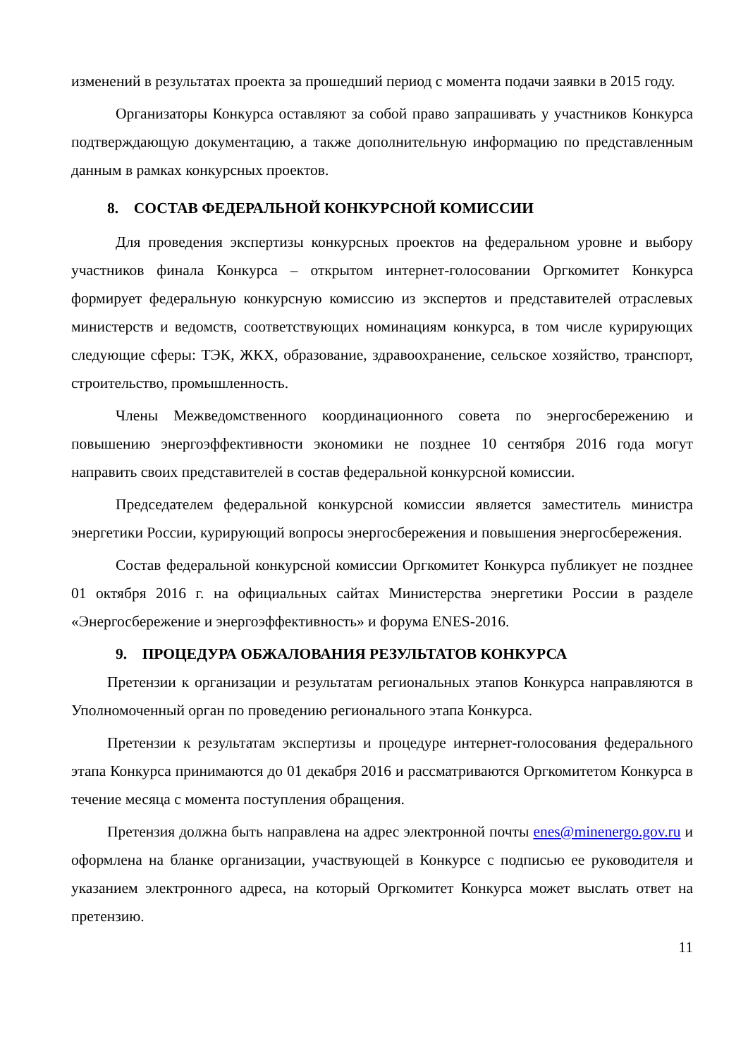изменений в результатах проекта за прошедший период с момента подачи заявки в 2015 году.
Организаторы Конкурса оставляют за собой право запрашивать у участников Конкурса подтверждающую документацию, а также дополнительную информацию по представленным данным в рамках конкурсных проектов.
8. СОСТАВ ФЕДЕРАЛЬНОЙ КОНКУРСНОЙ КОМИССИИ
Для проведения экспертизы конкурсных проектов на федеральном уровне и выбору участников финала Конкурса – открытом интернет-голосовании Оргкомитет Конкурса формирует федеральную конкурсную комиссию из экспертов и представителей отраслевых министерств и ведомств, соответствующих номинациям конкурса, в том числе курирующих следующие сферы: ТЭК, ЖКХ, образование, здравоохранение, сельское хозяйство, транспорт, строительство, промышленность.
Члены Межведомственного координационного совета по энергосбережению и повышению энергоэффективности экономики не позднее 10 сентября 2016 года могут направить своих представителей в состав федеральной конкурсной комиссии.
Председателем федеральной конкурсной комиссии является заместитель министра энергетики России, курирующий вопросы энергосбережения и повышения энергосбережения.
Состав федеральной конкурсной комиссии Оргкомитет Конкурса публикует не позднее 01 октября 2016 г. на официальных сайтах Министерства энергетики России в разделе «Энергосбережение и энергоэффективность» и форума ENES-2016.
9. ПРОЦЕДУРА ОБЖАЛОВАНИЯ РЕЗУЛЬТАТОВ КОНКУРСА
Претензии к организации и результатам региональных этапов Конкурса направляются в Уполномоченный орган по проведению регионального этапа Конкурса.
Претензии к результатам экспертизы и процедуре интернет-голосования федерального этапа Конкурса принимаются до 01 декабря 2016 и рассматриваются Оргкомитетом Конкурса в течение месяца с момента поступления обращения.
Претензия должна быть направлена на адрес электронной почты enes@minenergo.gov.ru и оформлена на бланке организации, участвующей в Конкурсе с подписью ее руководителя и указанием электронного адреса, на который Оргкомитет Конкурса может выслать ответ на претензию.
11